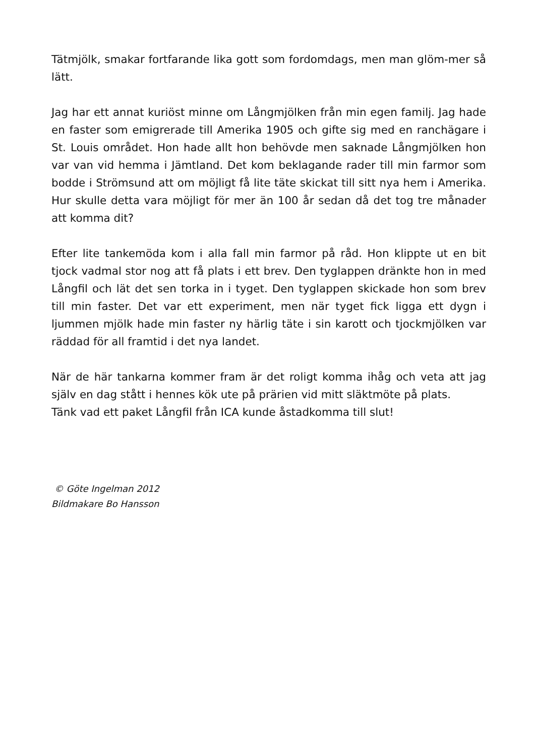Tätmjölk, smakar fortfarande lika gott som fordomdags, men man glöm-mer så lätt.
Jag har ett annat kuriöst minne om Långmjölken från min egen familj. Jag hade en faster som emigrerade till Amerika 1905 och gifte sig med en ranchägare i St. Louis området. Hon hade allt hon behövde men saknade Långmjölken hon var van vid hemma i Jämtland. Det kom beklagande rader till min farmor som bodde i Strömsund att om möjligt få lite täte skickat till sitt nya hem i Amerika. Hur skulle detta vara möjligt för mer än 100 år sedan då det tog tre månader att komma dit?
Efter lite tankemöda kom i alla fall min farmor på råd. Hon klippte ut en bit tjock vadmal stor nog att få plats i ett brev. Den tyglappen dränkte hon in med Långfil och lät det sen torka in i tyget. Den tyglappen skickade hon som brev till min faster. Det var ett experiment, men när tyget fick ligga ett dygn i ljummen mjölk hade min faster ny härlig täte i sin karott och tjockmjölken var räddad för all framtid i det nya landet.
När de här tankarna kommer fram är det roligt komma ihåg och veta att jag själv en dag stått i hennes kök ute på prärien vid mitt släktmöte på plats.
Tänk vad ett paket Långfil från ICA kunde åstadkomma till slut!
© Göte Ingelman 2012
Bildmakare Bo Hansson